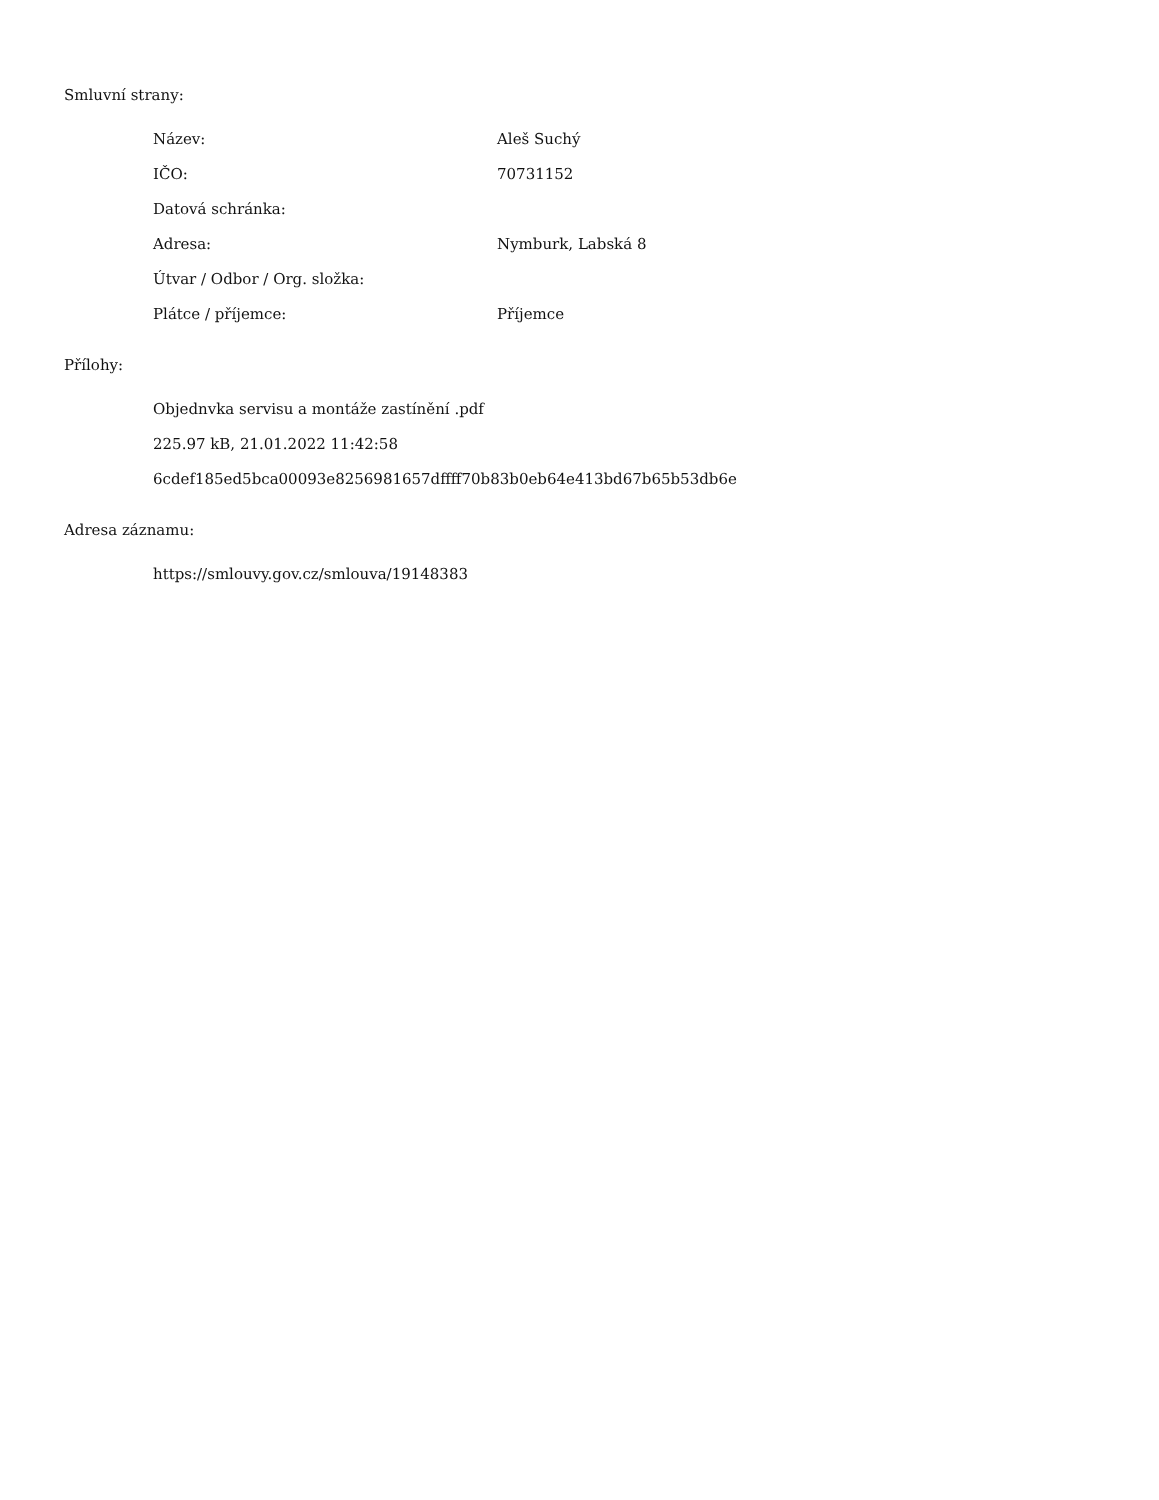Smluvní strany:
Název: Aleš Suchý
IČO: 70731152
Datová schránka:
Adresa: Nymburk, Labská 8
Útvar / Odbor / Org. složka:
Plátce / příjemce: Příjemce
Přílohy:
Objednvka servisu a montáže zastínění .pdf
225.97 kB, 21.01.2022 11:42:58
6cdef185ed5bca00093e8256981657dffff70b83b0eb64e413bd67b65b53db6e
Adresa záznamu:
https://smlouvy.gov.cz/smlouva/19148383